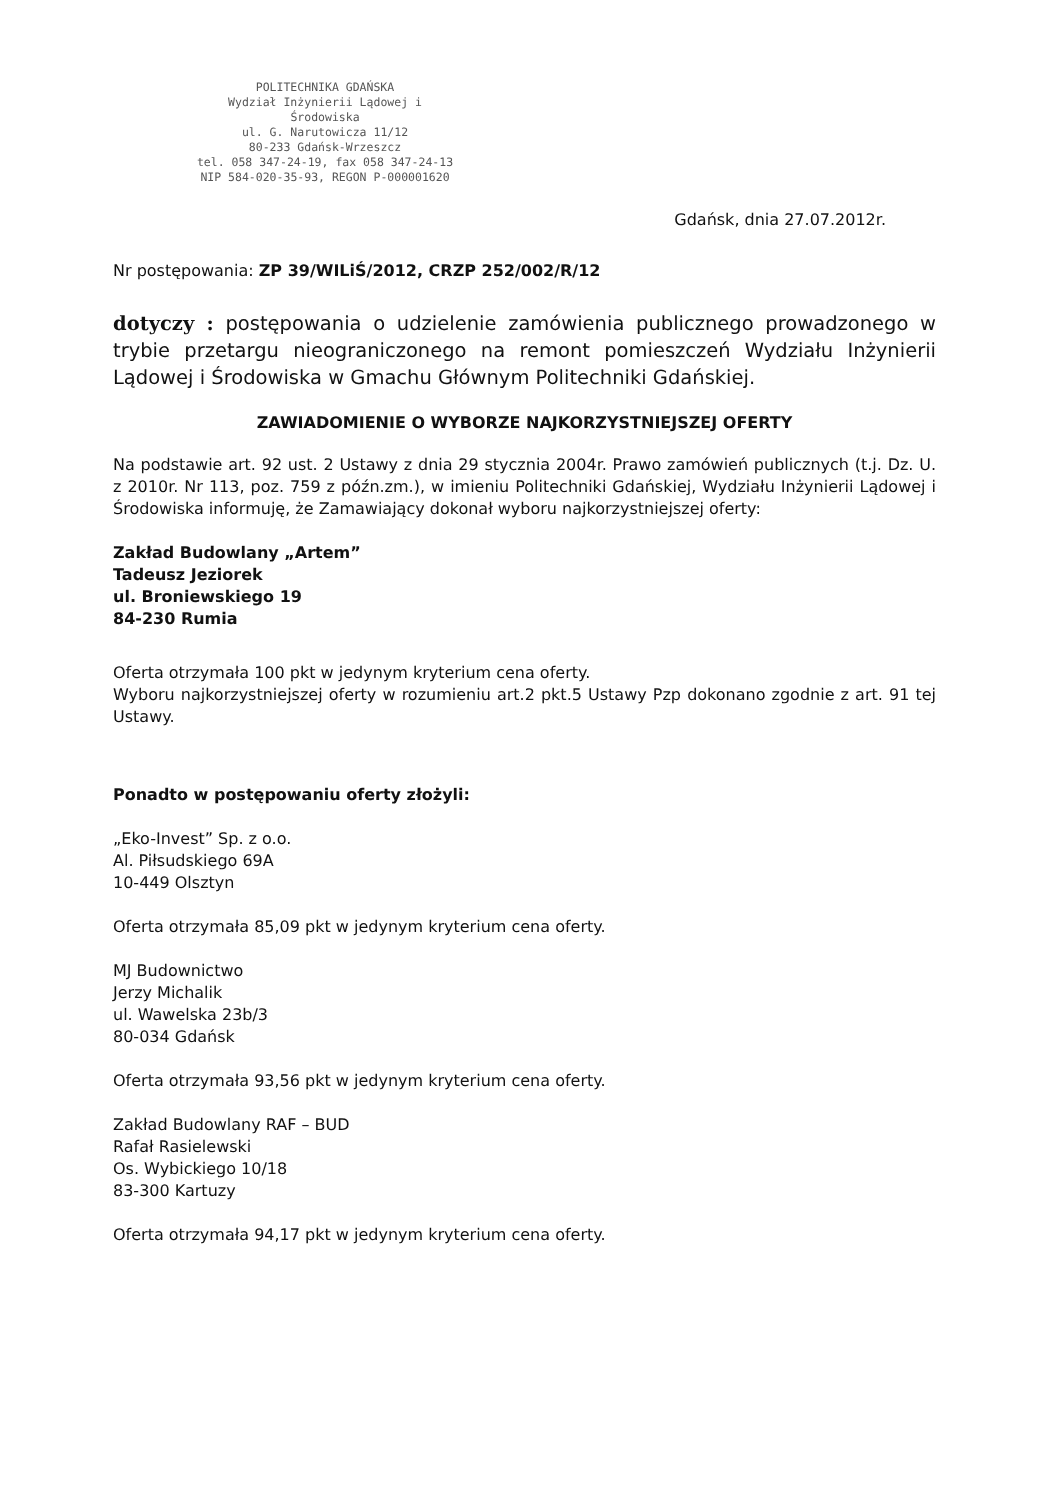POLITECHNIKA GDAŃSKA
Wydział Inżynierii Lądowej i Środowiska
ul. G. Narutowicza 11/12
80-233 Gdańsk-Wrzeszcz
tel. 058 347-24-19, fax 058 347-24-13
NIP 584-020-35-93, REGON P-000001620
Gdańsk, dnia 27.07.2012r.
Nr postępowania: ZP 39/WILiŚ/2012, CRZP 252/002/R/12
dotyczy : postępowania o udzielenie zamówienia publicznego prowadzonego w trybie przetargu nieograniczonego na remont pomieszczeń Wydziału Inżynierii Lądowej i Środowiska w Gmachu Głównym Politechniki Gdańskiej.
ZAWIADOMIENIE O WYBORZE NAJKORZYSTNIEJSZEJ OFERTY
Na podstawie art. 92 ust. 2 Ustawy z dnia 29 stycznia 2004r. Prawo zamówień publicznych (t.j. Dz. U. z 2010r. Nr 113, poz. 759 z późn.zm.), w imieniu Politechniki Gdańskiej, Wydziału Inżynierii Lądowej i Środowiska informuję, że Zamawiający dokonał wyboru najkorzystniejszej oferty:
Zakład Budowlany „Artem”
Tadeusz Jeziorek
ul. Broniewskiego 19
84-230 Rumia
Oferta otrzymała 100 pkt w jedynym kryterium cena oferty.
Wyboru najkorzystniejszej oferty w rozumieniu art.2 pkt.5 Ustawy Pzp dokonano zgodnie z art. 91 tej Ustawy.
Ponadto w postępowaniu oferty złożyli:
„Eko-Invest” Sp. z o.o.
Al. Piłsudskiego 69A
10-449 Olsztyn
Oferta otrzymała 85,09 pkt w jedynym kryterium cena oferty.
MJ Budownictwo
Jerzy Michalik
ul. Wawelska 23b/3
80-034 Gdańsk
Oferta otrzymała 93,56 pkt w jedynym kryterium cena oferty.
Zakład Budowlany RAF – BUD
Rafał Rasielewski
Os. Wybickiego 10/18
83-300 Kartuzy
Oferta otrzymała 94,17 pkt w jedynym kryterium cena oferty.